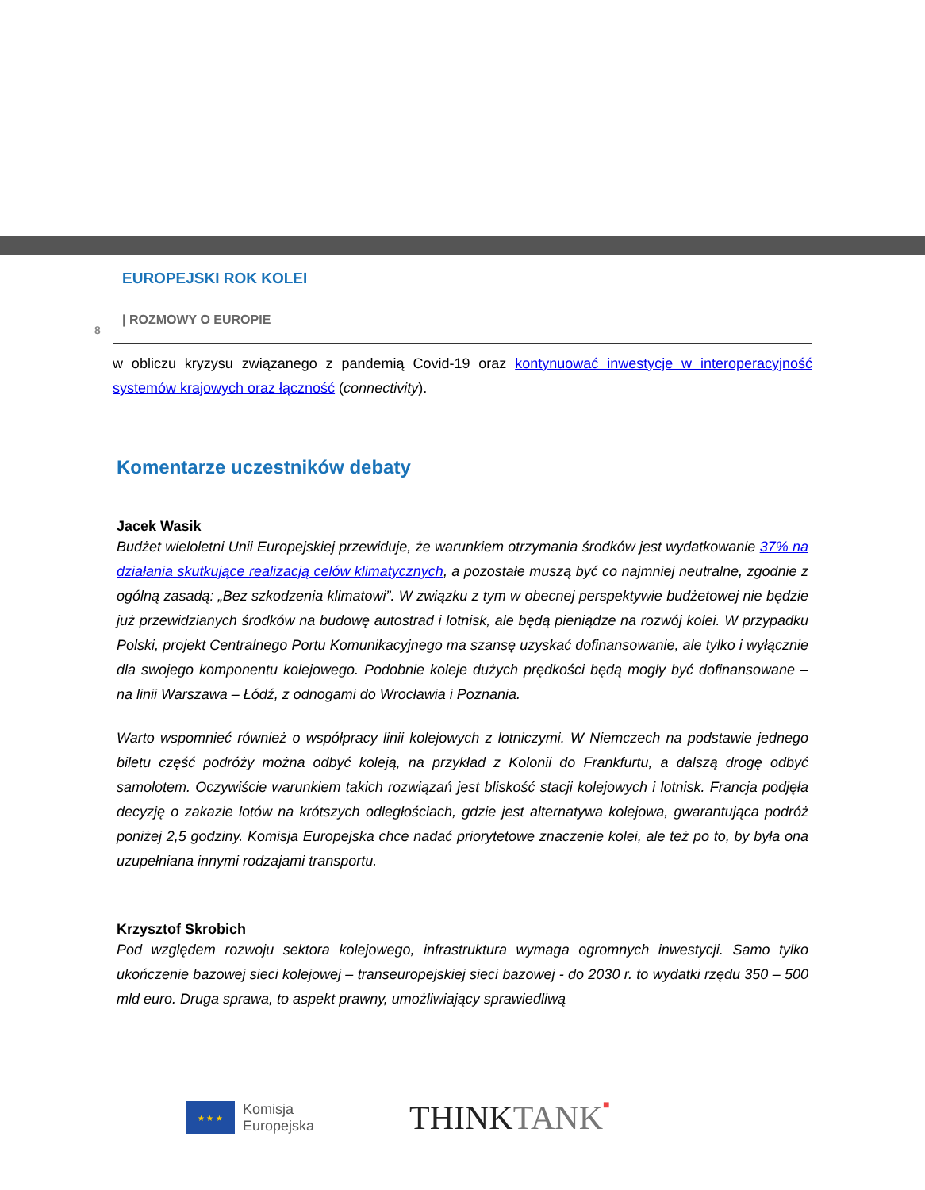EUROPEJSKI ROK KOLEI
| ROZMOWY O EUROPIE
8
w obliczu kryzysu związanego z pandemią Covid-19 oraz kontynuować inwestycje w interoperacyjność systemów krajowych oraz łączność (connectivity).
Komentarze uczestników debaty
Jacek Wasik
Budżet wieloletni Unii Europejskiej przewiduje, że warunkiem otrzymania środków jest wydatkowanie 37% na działania skutkujące realizacją celów klimatycznych, a pozostałe muszą być co najmniej neutralne, zgodnie z ogólną zasadą: „Bez szkodzenia klimatowi”. W związku z tym w obecnej perspektywie budżetowej nie będzie już przewidzianych środków na budowę autostrad i lotnisk, ale będą pieniądze na rozwój kolei. W przypadku Polski, projekt Centralnego Portu Komunikacyjnego ma szansę uzyskać dofinansowanie, ale tylko i wyłącznie dla swojego komponentu kolejowego. Podobnie koleje dużych prędkości będą mogły być dofinansowane – na linii Warszawa – Łódź, z odnogami do Wrocławia i Poznania.
Warto wspomnieć również o współpracy linii kolejowych z lotniczymi. W Niemczech na podstawie jednego biletu część podróży można odbyć koleją, na przykład z Kolonii do Frankfurtu, a dalszą drogę odbyć samolotem. Oczywiście warunkiem takich rozwiązań jest bliskość stacji kolejowych i lotnisk. Francja podjęła decyzję o zakazie lotów na krótszych odległościach, gdzie jest alternatywa kolejowa, gwarantująca podróż poniżej 2,5 godziny. Komisja Europejska chce nadać priorytetowe znaczenie kolei, ale też po to, by była ona uzupełniana innymi rodzajami transportu.
Krzysztof Skrobich
Pod względem rozwoju sektora kolejowego, infrastruktura wymaga ogromnych inwestycji. Samo tylko ukończenie bazowej sieci kolejowej – transeuropejskiej sieci bazowej - do 2030 r. to wydatki rzędu 350 – 500 mld euro. Druga sprawa, to aspekt prawny, umożliwiający sprawiedliwą
★ ★ ★
Komisja
Europejska
THINKTANK■